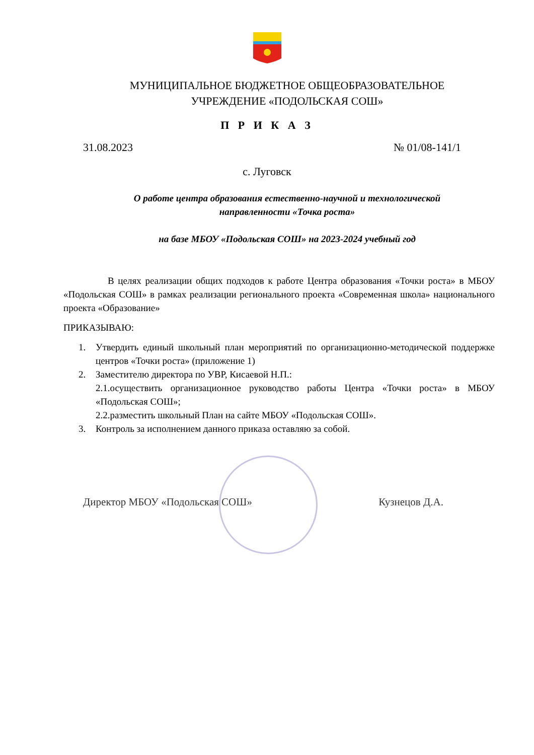МУНИЦИПАЛЬНОЕ БЮДЖЕТНОЕ ОБЩЕОБРАЗОВАТЕЛЬНОЕ
УЧРЕЖДЕНИЕ «ПОДОЛЬСКАЯ СОШ»
П Р И К А З
31.08.2023 № 01/08-141/1
с. Луговск
О работе центра образования естественно-научной и технологической направленности «Точка роста»
на базе МБОУ «Подольская СОШ» на 2023-2024 учебный год
В целях реализации общих подходов к работе Центра образования «Точки роста» в МБОУ «Подольская СОШ» в рамках реализации регионального проекта «Современная школа» национального проекта «Образование»
ПРИКАЗЫВАЮ:
1. Утвердить единый школьный план мероприятий по организационно-методической поддержке центров «Точки роста» (приложение 1)
2. Заместителю директора по УВР, Кисаевой Н.П.:
2.1.осуществить организационное руководство работы Центра «Точки роста» в МБОУ «Подольская СОШ»;
2.2.разместить школьный План на сайте МБОУ «Подольская СОШ».
3. Контроль за исполнением данного приказа оставляю за собой.
Директор МБОУ «Подольская СОШ» Кузнецов Д.А.